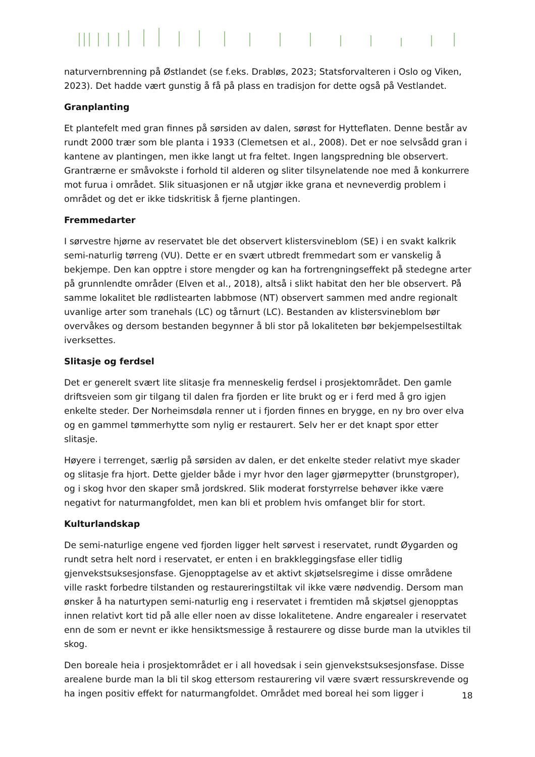naturvernbrenning på Østlandet (se f.eks. Drabløs, 2023; Statsforvalteren i Oslo og Viken, 2023). Det hadde vært gunstig å få på plass en tradisjon for dette også på Vestlandet.
Granplanting
Et plantefelt med gran finnes på sørsiden av dalen, sørøst for Hytteflaten. Denne består av rundt 2000 trær som ble planta i 1933 (Clemetsen et al., 2008). Det er noe selvsådd gran i kantene av plantingen, men ikke langt ut fra feltet. Ingen langspredning ble observert. Grantrærne er småvokste i forhold til alderen og sliter tilsynelatende noe med å konkurrere mot furua i området. Slik situasjonen er nå utgjør ikke grana et nevneverdig problem i området og det er ikke tidskritisk å fjerne plantingen.
Fremmedarter
I sørvestre hjørne av reservatet ble det observert klistersvineblom (SE) i en svakt kalkrik semi-naturlig tørreng (VU). Dette er en svært utbredt fremmedart som er vanskelig å bekjempe. Den kan opptre i store mengder og kan ha fortrengningseffekt på stedegne arter på grunnlendte områder (Elven et al., 2018), altså i slikt habitat den her ble observert. På samme lokalitet ble rødlistearten labbmose (NT) observert sammen med andre regionalt uvanlige arter som tranehals (LC) og tårnurt (LC). Bestanden av klistersvineblom bør overvåkes og dersom bestanden begynner å bli stor på lokaliteten bør bekjempelsestiltak iverksettes.
Slitasje og ferdsel
Det er generelt svært lite slitasje fra menneskelig ferdsel i prosjektområdet. Den gamle driftsveien som gir tilgang til dalen fra fjorden er lite brukt og er i ferd med å gro igjen enkelte steder. Der Norheimsdøla renner ut i fjorden finnes en brygge, en ny bro over elva og en gammel tømmerhytte som nylig er restaurert. Selv her er det knapt spor etter slitasje.
Høyere i terrenget, særlig på sørsiden av dalen, er det enkelte steder relativt mye skader og slitasje fra hjort. Dette gjelder både i myr hvor den lager gjørmepytter (brunstgroper), og i skog hvor den skaper små jordskred. Slik moderat forstyrrelse behøver ikke være negativt for naturmangfoldet, men kan bli et problem hvis omfanget blir for stort.
Kulturlandskap
De semi-naturlige engene ved fjorden ligger helt sørvest i reservatet, rundt Øygarden og rundt setra helt nord i reservatet, er enten i en brakkleggingsfase eller tidlig gjenvekstsuksesjonsfase. Gjenopptagelse av et aktivt skjøtselsregime i disse områdene ville raskt forbedre tilstanden og restaureringstiltak vil ikke være nødvendig. Dersom man ønsker å ha naturtypen semi-naturlig eng i reservatet i fremtiden må skjøtsel gjenopptas innen relativt kort tid på alle eller noen av disse lokalitetene. Andre engarealer i reservatet enn de som er nevnt er ikke hensiktsmessige å restaurere og disse burde man la utvikles til skog.
Den boreale heia i prosjektområdet er i all hovedsak i sein gjenvekstsuksesjonsfase. Disse arealene burde man la bli til skog ettersom restaurering vil være svært ressurskrevende og ha ingen positiv effekt for naturmangfoldet. Området med boreal hei som ligger i
18